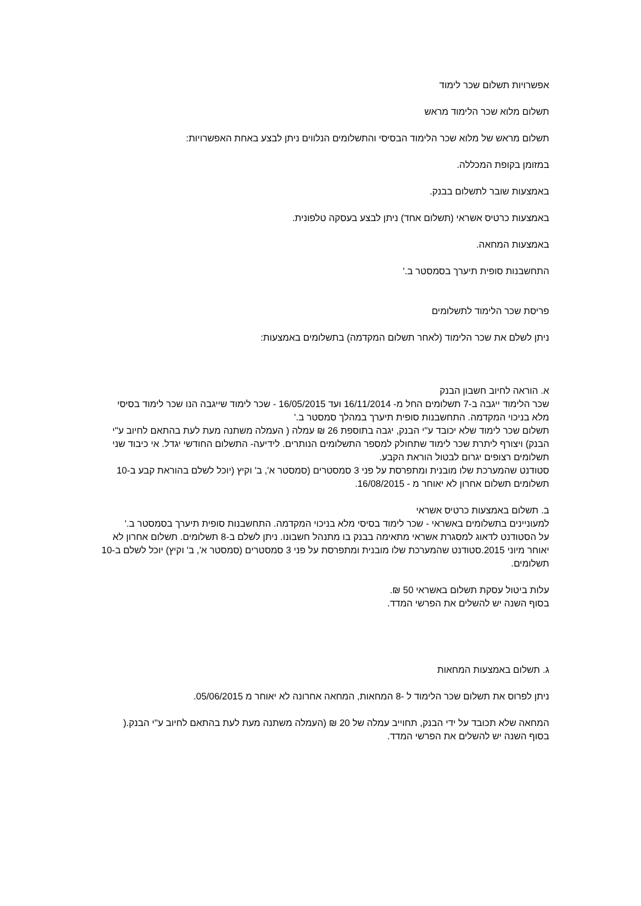אפשרויות תשלום שכר לימוד
תשלום מלוא שכר הלימוד מראש
תשלום מראש של מלוא שכר הלימוד הבסיסי והתשלומים הנלווים ניתן לבצע באחת האפשרויות:
במזומן בקופת המכללה.
באמצעות שובר לתשלום בבנק.
באמצעות כרטיס אשראי (תשלום אחד) ניתן לבצע בעסקה טלפונית.
באמצעות המחאה.
התחשבנות סופית תיערך בסמסטר ב.'
פריסת שכר הלימוד לתשלומים
ניתן לשלם את שכר הלימוד (לאחר תשלום המקדמה) בתשלומים באמצעות:
א. הוראה לחיוב חשבון הבנק
שכר הלימוד ייגבה ב-7 תשלומים החל מ- 16/11/2014 ועד 16/05/2015 - שכר לימוד שייגבה הנו שכר לימוד בסיסי מלא בניכוי המקדמה. התחשבנות סופית תיערך במהלך סמסטר ב.'
תשלום שכר לימוד שלא יכובד ע"י הבנק, יגבה בתוספת 26 ₪ עמלה ( העמלה משתנה מעת לעת בהתאם לחיוב ע"י הבנק) ויצורף ליתרת שכר לימוד שתחולק למספר התשלומים הנותרים. לידיעה- התשלום החודשי יגדל. אי כיבוד שני תשלומים רצופים יגרום לבטול הוראת הקבע.
סטודנט שהמערכת שלו מובנית ומתפרסת על פני 3 סמסטרים (סמסטר א', ב' וקיץ (יוכל לשלם בהוראת קבע ב-10 תשלומים תשלום אחרון לא יאוחר מ - 16/08/2015.
ב. תשלום באמצעות כרטיס אשראי
למעוניינים בתשלומים באשראי - שכר לימוד בסיסי מלא בניכוי המקדמה. התחשבנות סופית תיערך בסמסטר ב.'
על הסטודנט לדאוג למסגרת אשראי מתאימה בבנק בו מתנהל חשבונו. ניתן לשלם ב-8 תשלומים. תשלום אחרון לא יאוחר מיוני 2015.סטודנט שהמערכת שלו מובנית ומתפרסת על פני 3 סמסטרים (סמסטר א', ב' וקיץ) יוכל לשלם ב-10 תשלומים.
עלות ביטול עסקת תשלום באשראי 50 ₪.
בסוף השנה יש להשלים את הפרשי המדד.
ג. תשלום באמצעות המחאות
ניתן לפרוס את תשלום שכר הלימוד ל -8 המחאות, המחאה אחרונה לא יאוחר מ 05/06/2015.
המחאה שלא תכובד על ידי הבנק, תחוייב עמלה של 20 ₪ (העמלה משתנה מעת לעת בהתאם לחיוב ע"י הבנק.(
בסוף השנה יש להשלים את הפרשי המדד.